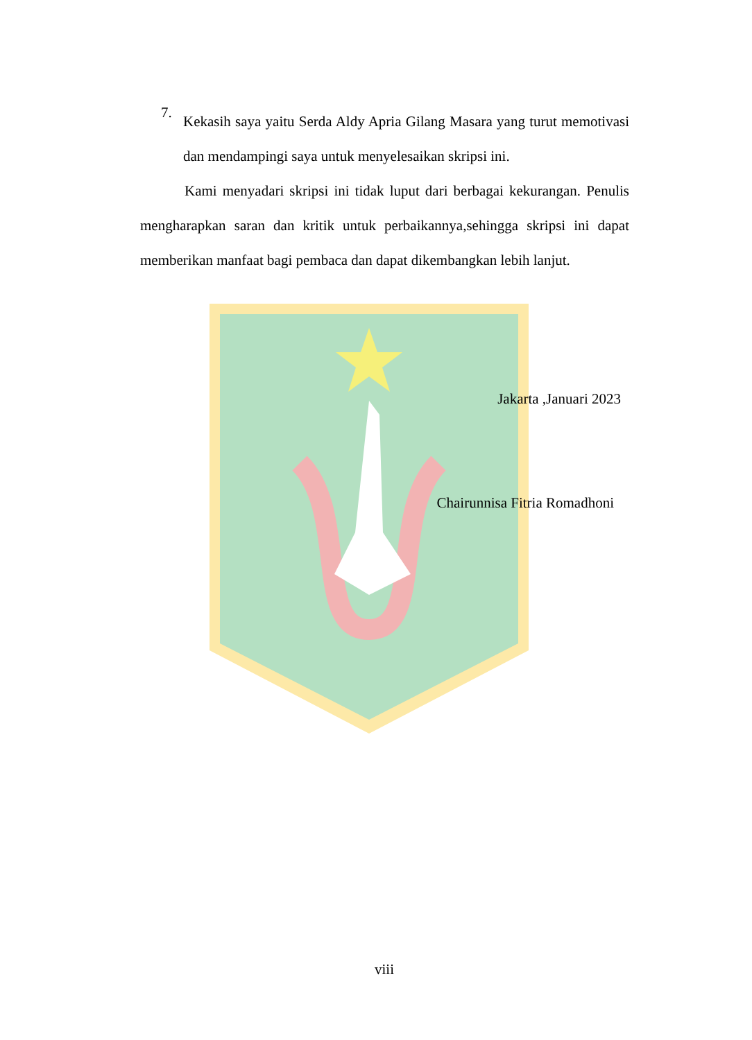7.
Kekasih saya yaitu Serda Aldy Apria Gilang Masara yang turut memotivasi dan mendampingi saya untuk menyelesaikan skripsi ini.
Kami menyadari skripsi ini tidak luput dari berbagai kekurangan. Penulis mengharapkan saran dan kritik untuk perbaikannya,sehingga skripsi ini dapat memberikan manfaat bagi pembaca dan dapat dikembangkan lebih lanjut.
Jakarta ,Januari 2023
Chairunnisa Fitria Romadhoni
viii